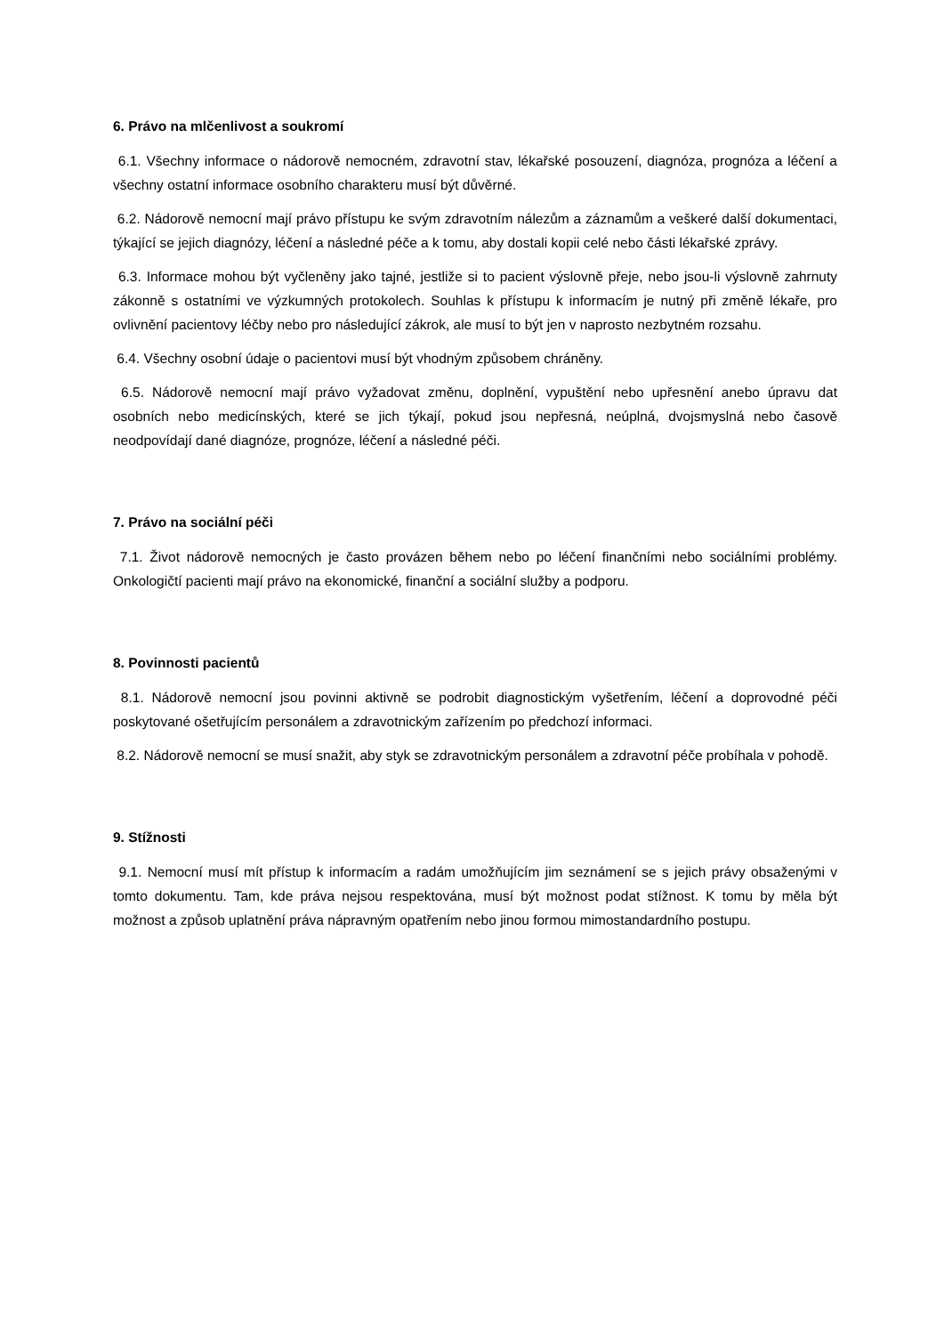6. Právo na mlčenlivost a soukromí
6.1. Všechny informace o nádorově nemocném, zdravotní stav, lékařské posouzení, diagnóza, prognóza a léčení a všechny ostatní informace osobního charakteru musí být důvěrné.
6.2. Nádorově nemocní mají právo přístupu ke svým zdravotním nálezům a záznamům a veškeré další dokumentaci, týkající se jejich diagnózy, léčení a následné péče a k tomu, aby dostali kopii celé nebo části lékařské zprávy.
6.3. Informace mohou být vyčleněny jako tajné, jestliže si to pacient výslovně přeje, nebo jsou-li výslovně zahrnuty zákonně s ostatními ve výzkumných protokolech. Souhlas k přístupu k informacím je nutný při změně lékaře, pro ovlivnění pacientovy léčby nebo pro následující zákrok, ale musí to být jen v naprosto nezbytném rozsahu.
6.4. Všechny osobní údaje o pacientovi musí být vhodným způsobem chráněny.
6.5. Nádorově nemocní mají právo vyžadovat změnu, doplnění, vypuštění nebo upřesnění anebo úpravu dat osobních nebo medicínských, které se jich týkají, pokud jsou nepřesná, neúplná, dvojsmyslná nebo časově neodpovídají dané diagnóze, prognóze, léčení a následné péči.
7. Právo na sociální péči
7.1. Život nádorově nemocných je často provázen během nebo po léčení finančními nebo sociálními problémy. Onkologičtí pacienti mají právo na ekonomické, finanční a sociální služby a podporu.
8. Povinnosti pacientů
8.1. Nádorově nemocní jsou povinni aktivně se podrobit diagnostickým vyšetřením, léčení a doprovodné péči poskytované ošetřujícím personálem a zdravotnickým zařízením po předchozí informaci.
8.2. Nádorově nemocní se musí snažit, aby styk se zdravotnickým personálem a zdravotní péče probíhala v pohodě.
9. Stížnosti
9.1. Nemocní musí mít přístup k informacím a radám umožňujícím jim seznámení se s jejich právy obsaženými v tomto dokumentu. Tam, kde práva nejsou respektována, musí být možnost podat stížnost. K tomu by měla být možnost a způsob uplatnění práva nápravným opatřením nebo jinou formou mimostandardního postupu.